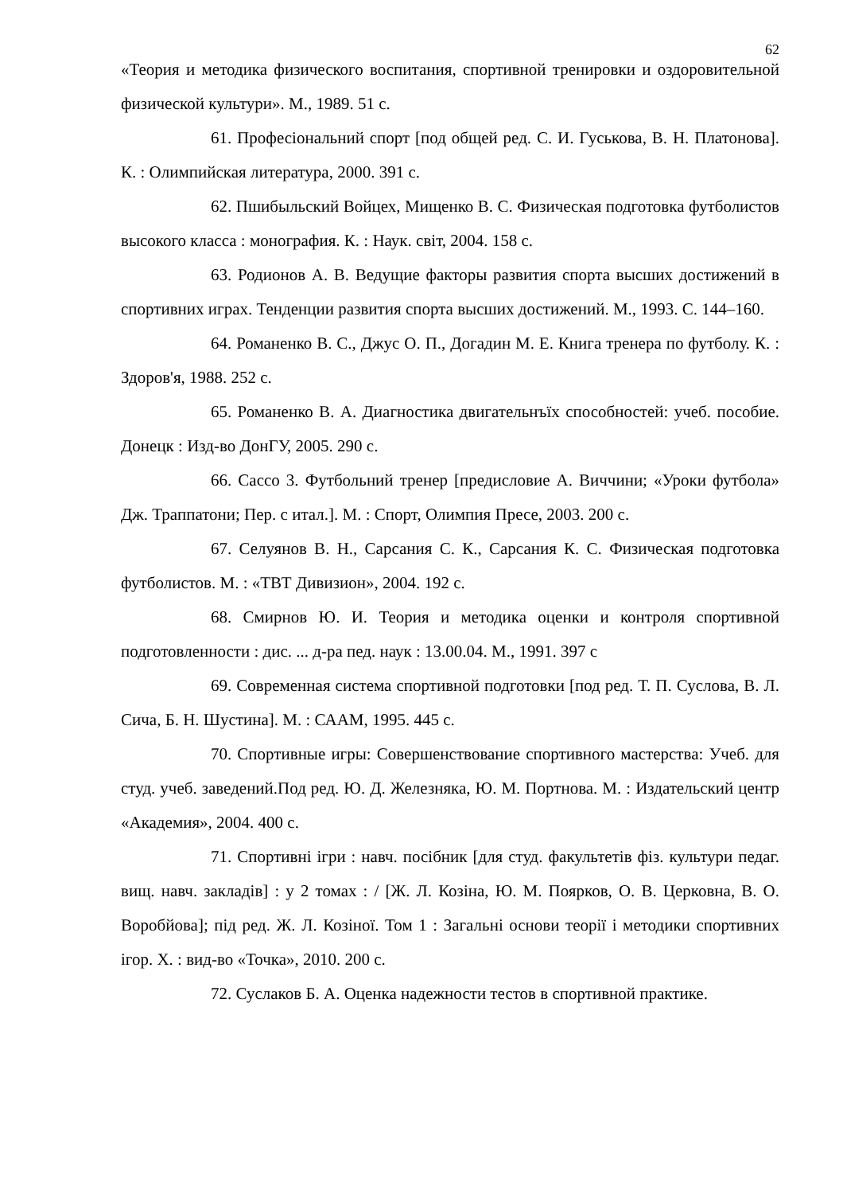62
«Теория и методика физического воспитания, спортивной тренировки и оздоровительной физической культури». М., 1989. 51 с.
61. Професіональний спорт [под общей ред. С. И. Гуськова, В. Н. Платонова]. К. : Олимпийская литература, 2000. 391 с.
62. Пшибыльский Войцех, Мищенко В. С. Физическая подготовка футболистов высокого класса : монография. К. : Наук. світ, 2004. 158 с.
63. Родионов А. В. Ведущие факторы развития спорта высших достижений в спортивних играх. Тенденции развития спорта высших достижений. М., 1993. С. 144–160.
64. Романенко В. С., Джус О. П., Догадин М. Е. Книга тренера по футболу. К. : Здоров'я, 1988. 252 с.
65. Романенко В. А. Диагностика двигательнъїх способностей: учеб. пособие. Донецк : Изд-во ДонГУ, 2005. 290 с.
66. Сассо 3. Футбольний тренер [предисловие А. Виччини; «Уроки футбола» Дж. Траппатони; Пер. с итал.]. М. : Спорт, Олимпия Пресе, 2003. 200 с.
67. Селуянов В. Н., Сарсания С. К., Сарсания К. С. Физическая подготовка футболистов. М. : «ТВТ Дивизион», 2004. 192 с.
68. Смирнов Ю. И. Теория и методика оценки и контроля спортивной подготовленности : дис. ... д-ра пед. наук : 13.00.04. М., 1991. 397 с
69. Современная система спортивной подготовки [под ред. Т. П. Суслова, В. Л. Сича, Б. Н. Шустина]. М. : САAM, 1995. 445 с.
70. Спортивные игры: Совершенствование спортивного мастерства: Учеб. для студ. учеб. заведений.Под ред. Ю. Д. Железняка, Ю. М. Портнова. М. : Издательский центр «Академия», 2004. 400 с.
71. Спортивні ігри : навч. посібник [для студ. факультетів фіз. культури педаг. вищ. навч. закладів] : у 2 томах : / [Ж. Л. Козіна, Ю. М. Поярков, О. В. Церковна, В. О. Воробйова]; під ред. Ж. Л. Козіної. Том 1 : Загальні основи теорії і методики спортивних ігор. Х. : вид-во «Точка», 2010. 200 с.
72. Суслаков Б. А. Оценка надежности тестов в спортивной практике.